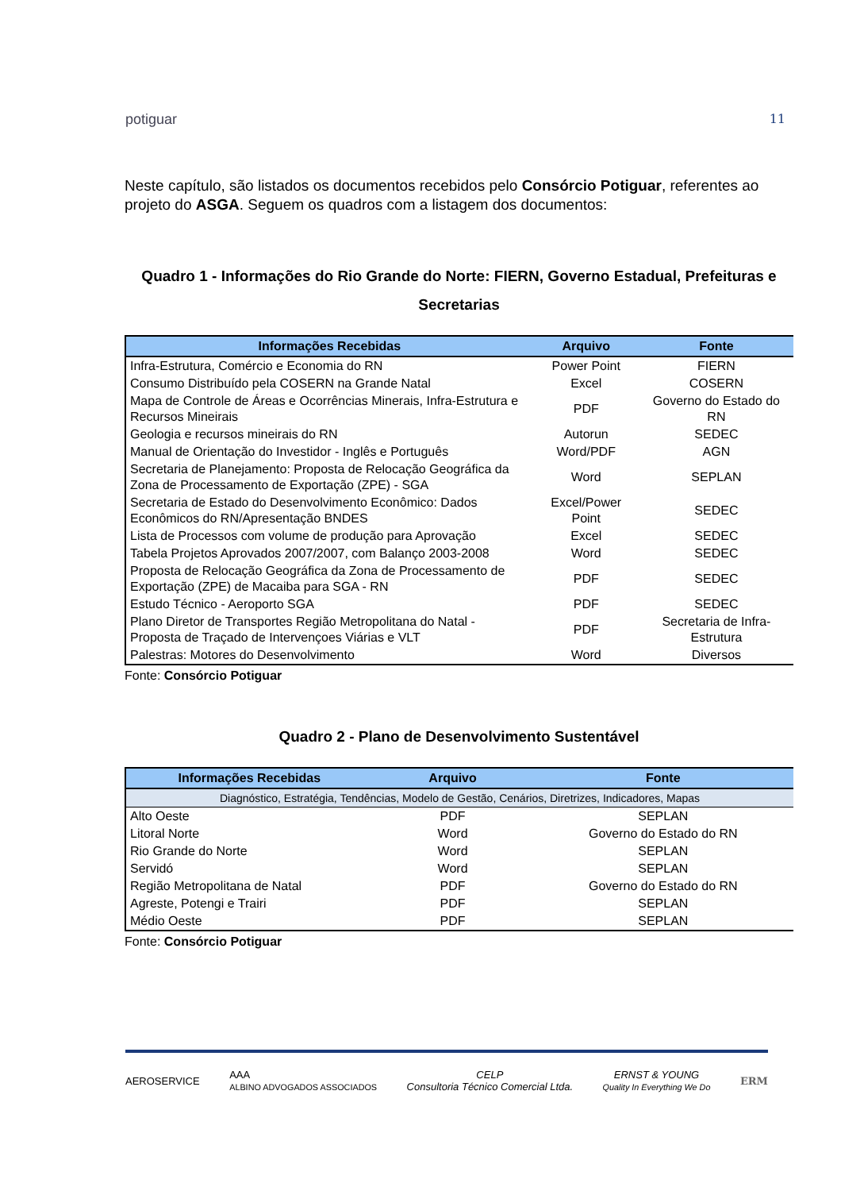potiguar 11
Neste capítulo, são listados os documentos recebidos pelo Consórcio Potiguar, referentes ao projeto do ASGA. Seguem os quadros com a listagem dos documentos:
Quadro 1 - Informações do Rio Grande do Norte: FIERN, Governo Estadual, Prefeituras e Secretarias
| Informações Recebidas | Arquivo | Fonte |
| --- | --- | --- |
| Infra-Estrutura, Comércio e Economia do RN | Power Point | FIERN |
| Consumo Distribuído pela COSERN na Grande Natal | Excel | COSERN |
| Mapa de Controle de Áreas e Ocorrências Minerais, Infra-Estrutura e Recursos Mineirais | PDF | Governo do Estado do RN |
| Geologia e recursos mineirais do RN | Autorun | SEDEC |
| Manual de Orientação do Investidor - Inglês e Português | Word/PDF | AGN |
| Secretaria de Planejamento: Proposta de Relocação Geográfica da Zona de Processamento de Exportação (ZPE) - SGA | Word | SEPLAN |
| Secretaria de Estado do Desenvolvimento Econômico: Dados Econômicos do RN/Apresentação BNDES | Excel/Power Point | SEDEC |
| Lista de Processos com volume de produção para Aprovação | Excel | SEDEC |
| Tabela Projetos Aprovados 2007/2007, com Balanço 2003-2008 | Word | SEDEC |
| Proposta de Relocação Geográfica da Zona de Processamento de Exportação (ZPE) de Macaiba para SGA - RN | PDF | SEDEC |
| Estudo Técnico - Aeroporto SGA | PDF | SEDEC |
| Plano Diretor de Transportes Região Metropolitana do Natal - Proposta de Traçado de Intervençoes Viárias e VLT | PDF | Secretaria de Infra-Estrutura |
| Palestras: Motores do Desenvolvimento | Word | Diversos |
Fonte: Consórcio Potiguar
Quadro 2 - Plano de Desenvolvimento Sustentável
| Informações Recebidas | Arquivo | Fonte |
| --- | --- | --- |
| Diagnóstico, Estratégia, Tendências, Modelo de Gestão, Cenários, Diretrizes, Indicadores, Mapas | | |
| Alto Oeste | PDF | SEPLAN |
| Litoral Norte | Word | Governo do Estado do RN |
| Rio Grande do Norte | Word | SEPLAN |
| Servidó | Word | SEPLAN |
| Região Metropolitana de Natal | PDF | Governo do Estado do RN |
| Agreste, Potengi e Trairi | PDF | SEPLAN |
| Médio Oeste | PDF | SEPLAN |
Fonte: Consórcio Potiguar
AEROSERVICE AAA
ALBINO ADVOGADOS ASSOCIADOS CELP
Consultoria Técnico Comercial Ltda. ERNST & YOUNG
Quality In Everything We Do ERM